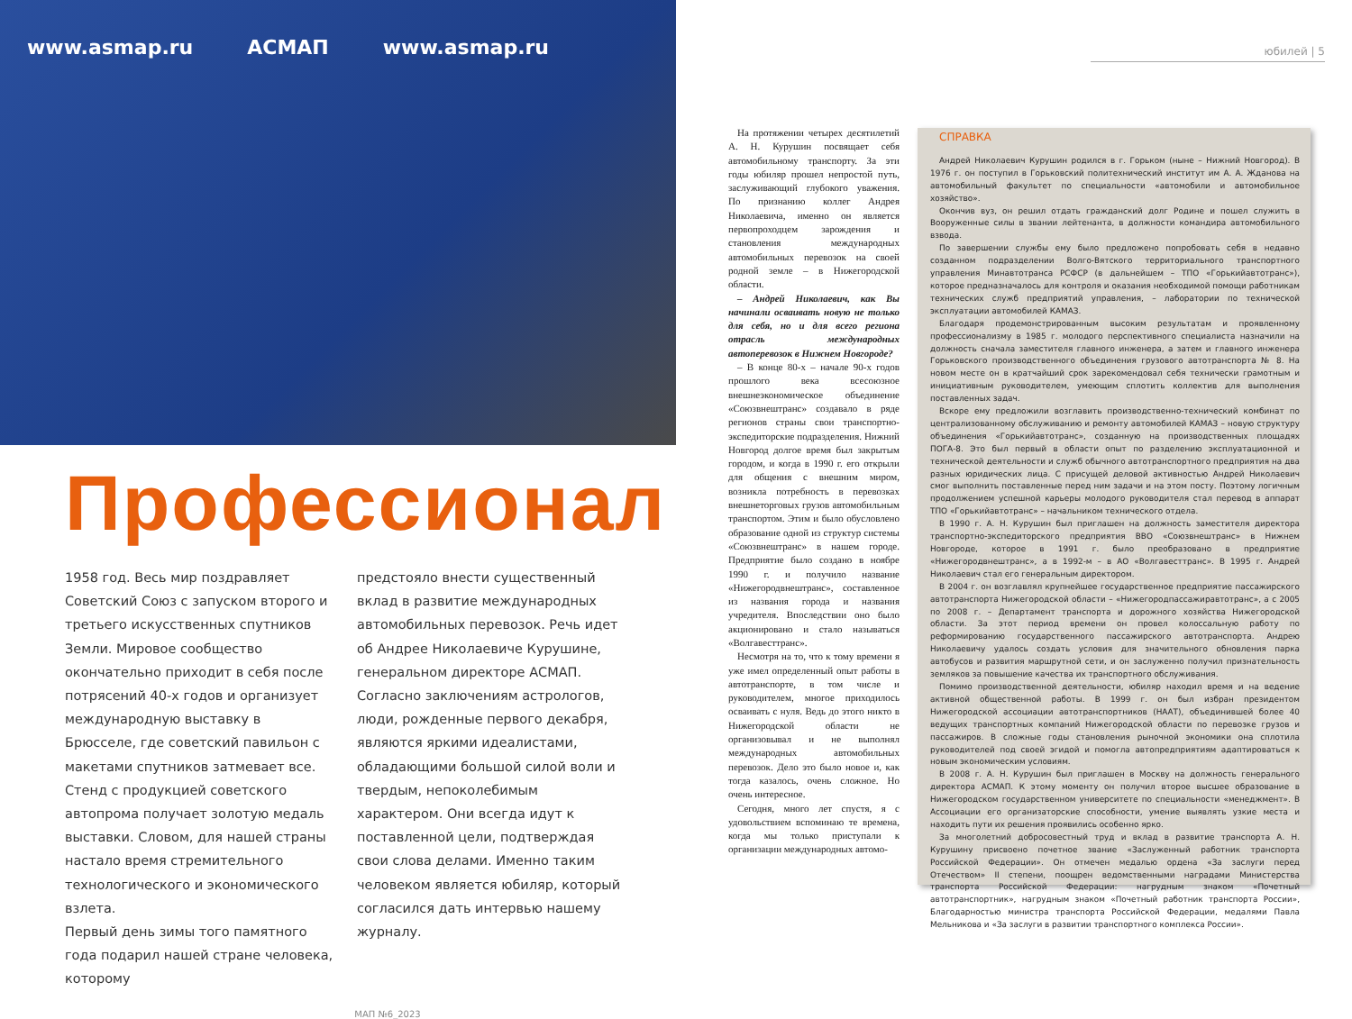юбилей | 5
www.asmap.ru АСМАП www.asmap.ru
Профессионал
1958 год. Весь мир поздравляет Советский Союз с запуском второго и третьего искусственных спутников Земли. Мировое сообщество окончательно приходит в себя после потрясений 40-х годов и организует международную выставку в Брюсселе, где советский павильон с макетами спутников затмевает все. Стенд с продукцией советского автопрома получает золотую медаль выставки. Словом, для нашей страны настало время стремительного технологического и экономического взлета.
Первый день зимы того памятного года подарил нашей стране человека, которому
предстояло внести существенный вклад в развитие международных автомобильных перевозок. Речь идет об Андрее Николаевиче Курушине, генеральном директоре АСМАП. Согласно заключениям астрологов, люди, рожденные первого декабря, являются яркими идеалистами, обладающими большой силой воли и твердым, непоколебимым характером. Они всегда идут к поставленной цели, подтверждая свои слова делами. Именно таким человеком является юбиляр, который согласился дать интервью нашему журналу.
МАП №6_2023
На протяжении четырех десятилетий А. Н. Курушин посвящает себя автомобильному транспорту. За эти годы юбиляр прошел непростой путь, заслуживающий глубокого уважения. По признанию коллег Андрея Николаевича, именно он является первопроходцем зарождения и становления международных автомобильных перевозок на своей родной земле – в Нижегородской области.
– Андрей Николаевич, как Вы начинали осваивать новую не только для себя, но и для всего региона отрасль международных автоперевозок в Нижнем Новгороде?
– В конце 80-х – начале 90-х годов прошлого века всесоюзное внешнеэкономическое объединение «Союзвнештранс» создавало в ряде регионов страны свои транспортно-экспедиторские подразделения. Нижний Новгород долгое время был закрытым городом, и когда в 1990 г. его открыли для общения с внешним миром, возникла потребность в перевозках внешнеторговых грузов автомобильным транспортом. Этим и было обусловлено образование одной из структур системы «Союзвнештранс» в нашем городе. Предприятие было создано в ноябре 1990 г. и получило название «Нижегородвнештранс», составленное из названия города и названия учредителя. Впоследствии оно было акционировано и стало называться «Волгавесттранс».
Несмотря на то, что к тому времени я уже имел определенный опыт работы в автотранспорте, в том числе и руководителем, многое приходилось осваивать с нуля. Ведь до этого никто в Нижегородской области не организовывал и не выполнял международных автомобильных перевозок. Дело это было новое и, как тогда казалось, очень сложное. Но очень интересное.
Сегодня, много лет спустя, я с удовольствием вспоминаю те времена, когда мы только приступали к организации международных автомо-
СПРАВКА
Андрей Николаевич Курушин родился в г. Горьком (ныне – Нижний Новгород). В 1976 г. он поступил в Горьковский политехнический институт им А. А. Жданова на автомобильный факультет по специальности «автомобили и автомобильное хозяйство».
Окончив вуз, он решил отдать гражданский долг Родине и пошел служить в Вооруженные силы в звании лейтенанта, в должности командира автомобильного взвода.
По завершении службы ему было предложено попробовать себя в недавно созданном подразделении Волго-Вятского территориального транспортного управления Минавтотранса РСФСР (в дальнейшем – ТПО «Горькийавтотранс»), которое предназначалось для контроля и оказания необходимой помощи работникам технических служб предприятий управления, – лаборатории по технической эксплуатации автомобилей КАМАЗ.
Благодаря продемонстрированным высоким результатам и проявленному профессионализму в 1985 г. молодого перспективного специалиста назначили на должность сначала заместителя главного инженера, а затем и главного инженера Горьковского производственного объединения грузового автотранспорта № 8. На новом месте он в кратчайший срок зарекомендовал себя технически грамотным и инициативным руководителем, умеющим сплотить коллектив для выполнения поставленных задач.
Вскоре ему предложили возглавить производственно-технический комбинат по централизованному обслуживанию и ремонту автомобилей КАМАЗ – новую структуру объединения «Горькийавтотранс», созданную на производственных площадях ПОГА-8. Это был первый в области опыт по разделению эксплуатационной и технической деятельности и служб обычного автотранспортного предприятия на два разных юридических лица. С присущей деловой активностью Андрей Николаевич смог выполнить поставленные перед ним задачи и на этом посту. Поэтому логичным продолжением успешной карьеры молодого руководителя стал перевод в аппарат ТПО «Горькийавтотранс» – начальником технического отдела.
В 1990 г. А. Н. Курушин был приглашен на должность заместителя директора транспортно-экспедиторского предприятия ВВО «Союзвнештранс» в Нижнем Новгороде, которое в 1991 г. было преобразовано в предприятие «Нижегородвнештранс», а в 1992-м – в АО «Волгавесттранс». В 1995 г. Андрей Николаевич стал его генеральным директором.
В 2004 г. он возглавлял крупнейшее государственное предприятие пассажирского автотранспорта Нижегородской области – «Нижегородпассажиравтотранс», а с 2005 по 2008 г. – Департамент транспорта и дорожного хозяйства Нижегородской области. За этот период времени он провел колоссальную работу по реформированию государственного пассажирского автотранспорта. Андрею Николаевичу удалось создать условия для значительного обновления парка автобусов и развития маршрутной сети, и он заслуженно получил признательность земляков за повышение качества их транспортного обслуживания.
Помимо производственной деятельности, юбиляр находил время и на ведение активной общественной работы. В 1999 г. он был избран президентом Нижегородской ассоциации автотранспортников (НААТ), объединившей более 40 ведущих транспортных компаний Нижегородской области по перевозке грузов и пассажиров. В сложные годы становления рыночной экономики она сплотила руководителей под своей эгидой и помогла автопредприятиям адаптироваться к новым экономическим условиям.
В 2008 г. А. Н. Курушин был приглашен в Москву на должность генерального директора АСМАП. К этому моменту он получил второе высшее образование в Нижегородском государственном университете по специальности «менеджмент». В Ассоциации его организаторские способности, умение выявлять узкие места и находить пути их решения проявились особенно ярко.
За многолетний добросовестный труд и вклад в развитие транспорта А. Н. Курушину присвоено почетное звание «Заслуженный работник транспорта Российской Федерации». Он отмечен медалью ордена «За заслуги перед Отечеством» II степени, поощрен ведомственными наградами Министерства транспорта Российской Федерации: нагрудным знаком «Почетный автотранспортник», нагрудным знаком «Почетный работник транспорта России», Благодарностью министра транспорта Российской Федерации, медалями Павла Мельникова и «За заслуги в развитии транспортного комплекса России».